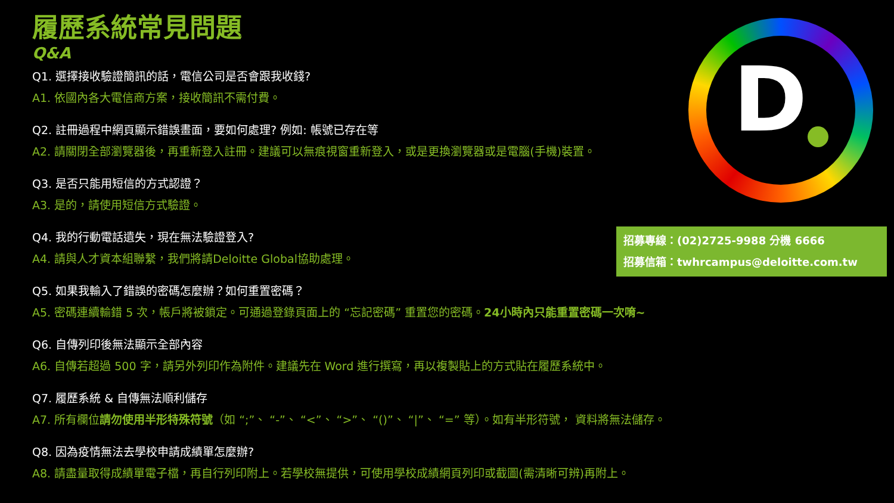履歷系統常見問題
Q&A
Q1. 選擇接收驗證簡訊的話，電信公司是否會跟我收錢?
A1. 依國內各大電信商方案，接收簡訊不需付費。
Q2. 註冊過程中網頁顯示錯誤畫面，要如何處理? 例如: 帳號已存在等
A2. 請關閉全部瀏覽器後，再重新登入註冊。建議可以無痕視窗重新登入，或是更換瀏覽器或是電腦(手機)裝置。
Q3. 是否只能用短信的方式認證？
A3. 是的，請使用短信方式驗證。
Q4. 我的行動電話遺失，現在無法驗證登入?
A4. 請與人才資本組聯繫，我們將請Deloitte Global協助處理。
Q5. 如果我輸入了錯誤的密碼怎麼辦？如何重置密碼？
A5. 密碼連續輸錯 5 次，帳戶將被鎖定。可通過登錄頁面上的 “忘記密碼” 重置您的密碼。24小時內只能重置密碼一次唷~
Q6. 自傳列印後無法顯示全部內容
A6. 自傳若超過 500 字，請另外列印作為附件。建議先在 Word 進行撰寫，再以複製貼上的方式貼在履歷系統中。
Q7. 履歷系統 & 自傳無法順利儲存
A7. 所有欄位請勿使用半形特殊符號（如 “;”、 “-”、 “<”、 “>”、 “()”、 “|”、 “=” 等）。如有半形符號， 資料將無法儲存。
Q8. 因為疫情無法去學校申請成績單怎麼辦?
A8. 請盡量取得成績單電子檔，再自行列印附上。若學校無提供，可使用學校成績網頁列印或截圖(需清晰可辨)再附上。
D
招募專線：(02)2725-9988 分機 6666
招募信箱：twhrcampus@deloitte.com.tw